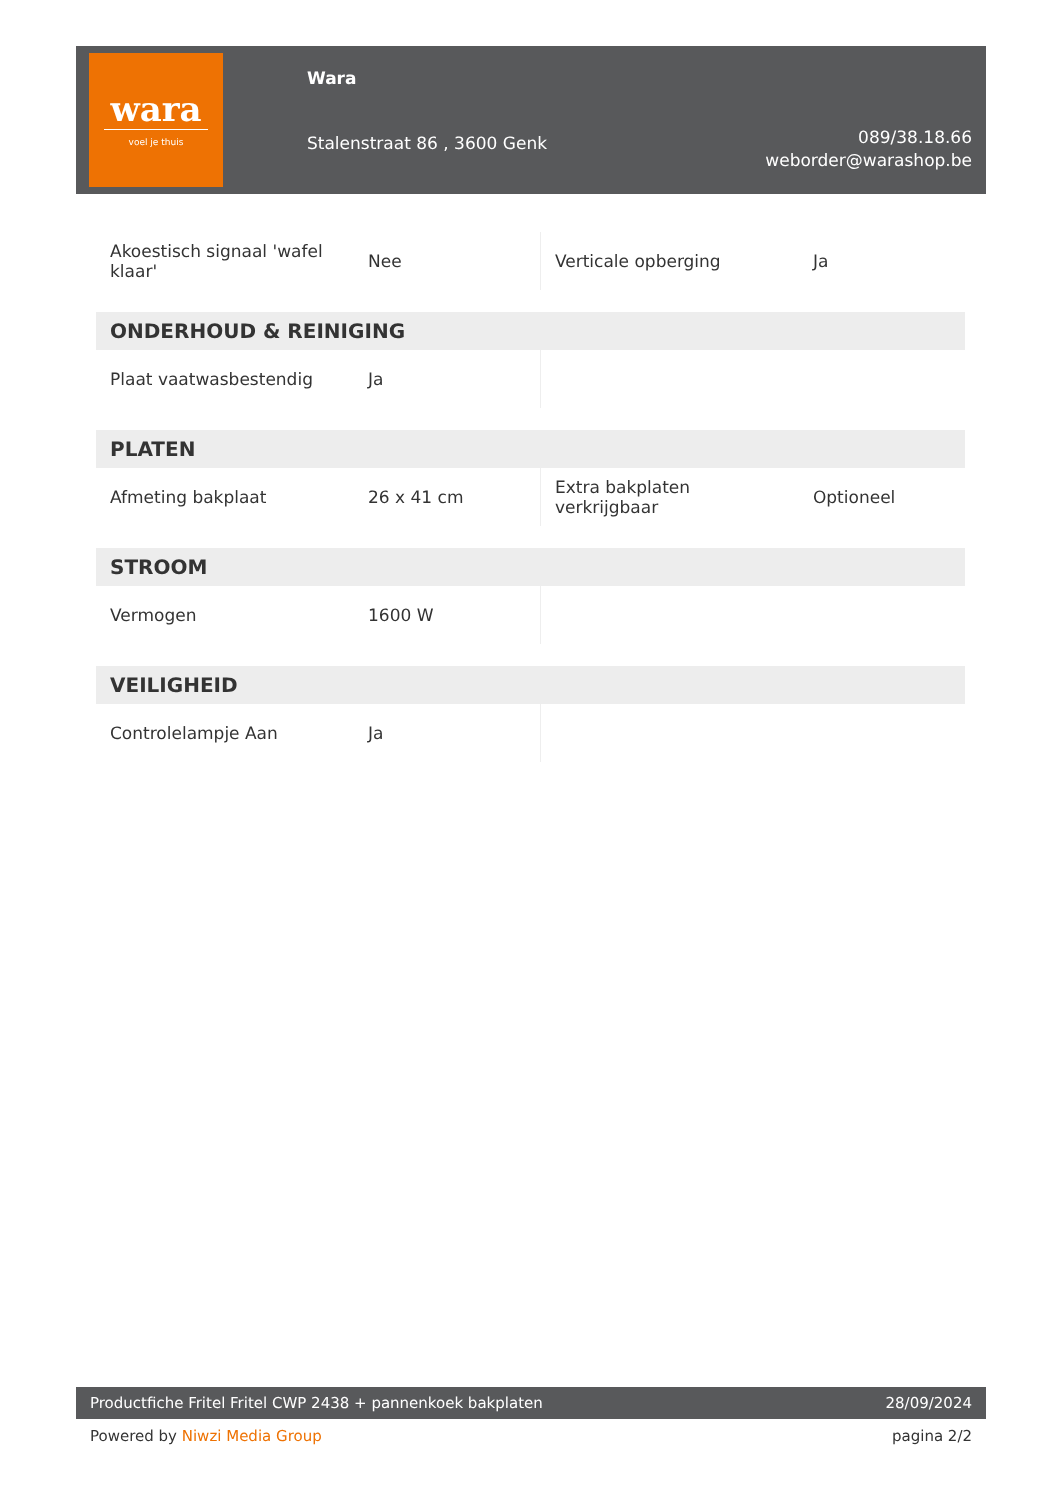wara
voel je thuis
Wara
Stalenstraat 86 , 3600 Genk
089/38.18.66
weborder@warashop.be
| Akoestisch signaal 'wafel klaar' | Nee | Verticale opberging | Ja |
| ONDERHOUD & REINIGING | | | |
| Plaat vaatwasbestendig | Ja | | |
| PLATEN | | | |
| Afmeting bakplaat | 26 x 41 cm | Extra bakplaten verkrijgbaar | Optioneel |
| STROOM | | | |
| Vermogen | 1600 W | | |
| VEILIGHEID | | | |
| Controlelampje Aan | Ja | | |
Productfiche Fritel Fritel CWP 2438 + pannenkoek bakplaten 28/09/2024
Powered by Niwzi Media Group pagina 2/2